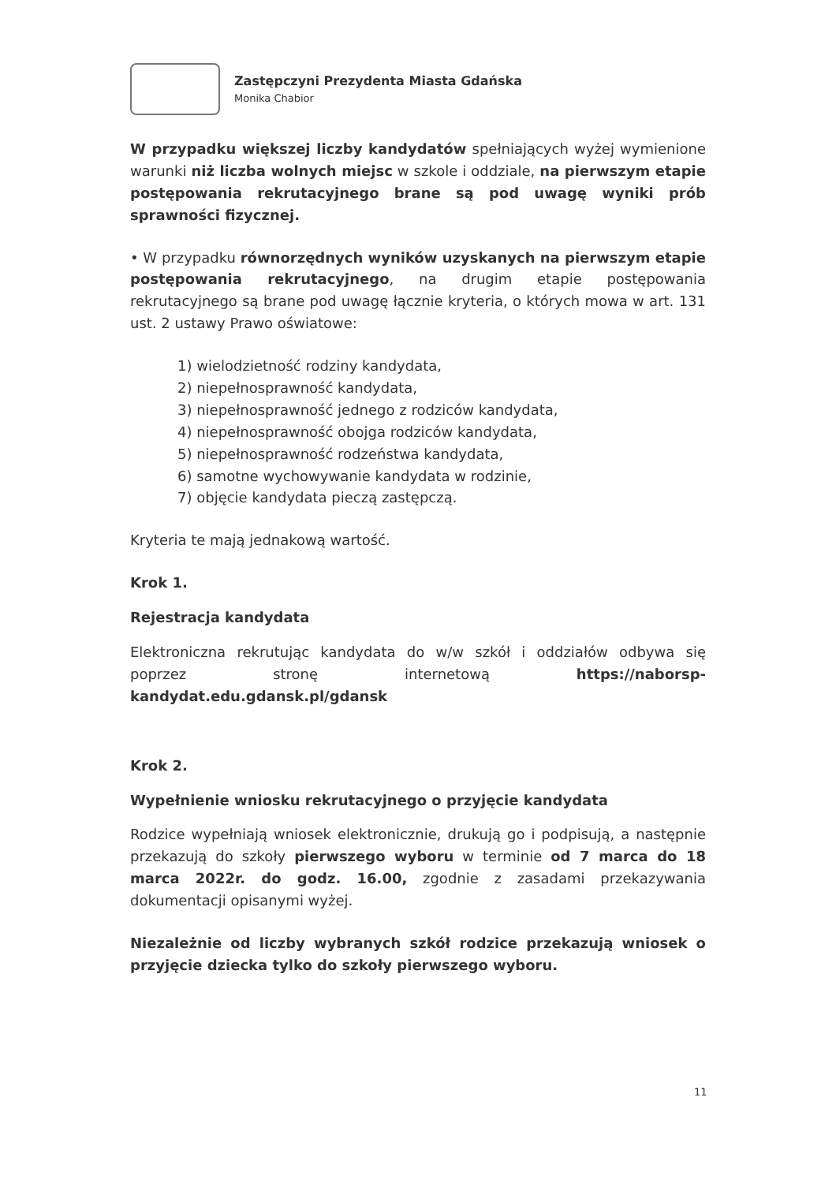Zastępczyni Prezydenta Miasta Gdańska
Monika Chabior
W przypadku większej liczby kandydatów spełniających wyżej wymienione warunki niż liczba wolnych miejsc w szkole i oddziale, na pierwszym etapie postępowania rekrutacyjnego brane są pod uwagę wyniki prób sprawności fizycznej.
• W przypadku równorzędnych wyników uzyskanych na pierwszym etapie postępowania rekrutacyjnego, na drugim etapie postępowania rekrutacyjnego są brane pod uwagę łącznie kryteria, o których mowa w art. 131 ust. 2 ustawy Prawo oświatowe:
1) wielodzietność rodziny kandydata,
2) niepełnosprawność kandydata,
3) niepełnosprawność jednego z rodziców kandydata,
4) niepełnosprawność obojga rodziców kandydata,
5) niepełnosprawność rodzeństwa kandydata,
6) samotne wychowywanie kandydata w rodzinie,
7) objęcie kandydata pieczą zastępczą.
Kryteria te mają jednakową wartość.
Krok 1.
Rejestracja kandydata
Elektroniczna rekrutując kandydata do w/w szkół i oddziałów odbywa się poprzez stronę internetową https://naborsp-kandydat.edu.gdansk.pl/gdansk
Krok 2.
Wypełnienie wniosku rekrutacyjnego o przyjęcie kandydata
Rodzice wypełniają wniosek elektronicznie, drukują go i podpisują, a następnie przekazują do szkoły pierwszego wyboru w terminie od 7 marca do 18 marca 2022r. do godz. 16.00, zgodnie z zasadami przekazywania dokumentacji opisanymi wyżej.
Niezależnie od liczby wybranych szkół rodzice przekazują wniosek o przyjęcie dziecka tylko do szkoły pierwszego wyboru.
11